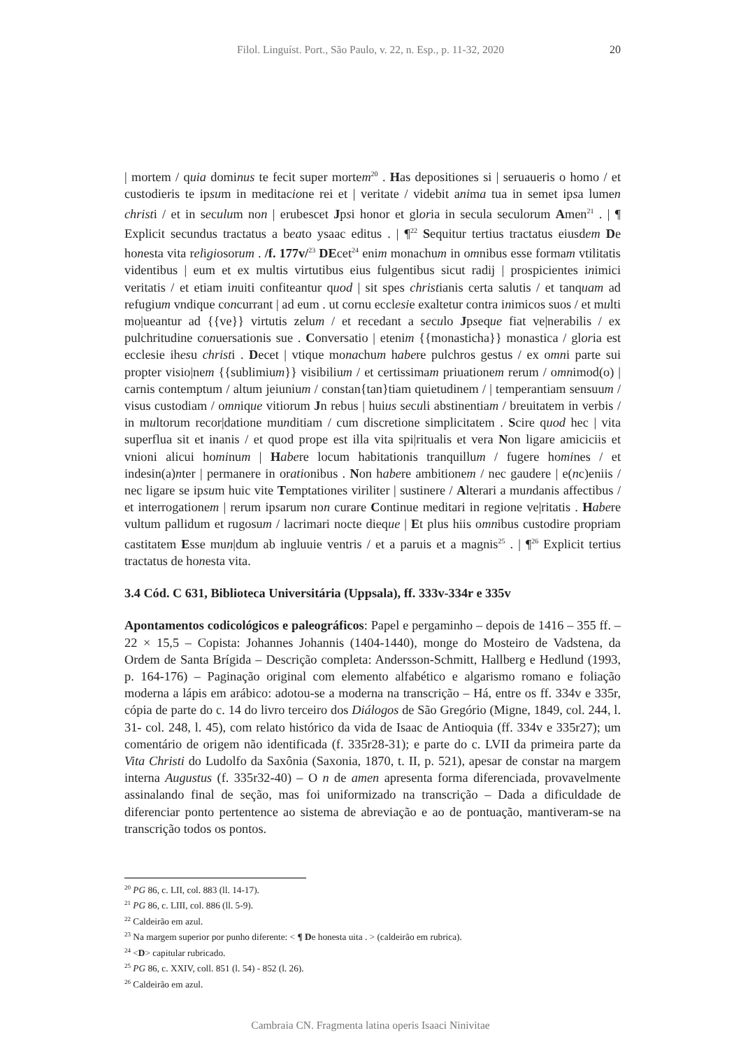Filol. Linguíst. Port., São Paulo, v. 22, n. Esp., p. 11-32, 2020 20
| mortem / quia dominus te fecit super mortem<sup>20</sup> . Has depositiones si | seruaueris o homo / et custodieris te ipsum in meditacione rei et | veritate / videbit anima tua in semet ipsa lumen christi / et in seculum non | erubescet Jpsi honor et gloria in secula seculorum Amen<sup>21</sup> . | ¶ Explicit secundus tractatus a beato ysaac editus . | ¶<sup>22</sup> Sequitur tertius tractatus eiusdem De honesta vita religiosorum . /f. 177v/<sup>23</sup> DEcet<sup>24</sup> enim monachum in omnibus esse formam vtilitatis videntibus | eum et ex multis virtutibus eius fulgentibus sicut radij | prospicientes inimici veritatis / et etiam inuiti confiteantur quod | sit spes christianis certa salutis / et tanquam ad refugium vndique concurrant | ad eum . ut cornu ecclesie exaltetur contra inimicos suos / et multi mo|ueantur ad {{ve}} virtutis zelum / et recedant a seculo Jpseque fiat ve|nerabilis / ex pulchritudine conuersationis sue . Conversatio | etenim {{monasticha}} monastica / gloria est ecclesie ihesu christi . Decet | vtique monachum habere pulchros gestus / ex omni parte sui propter visio|nem {{sublimium}} visibilium / et certissimam priuationem rerum / omnimod(o) | carnis contemptum / altum jeiunium / constan{tan}tiam quietudinem / | temperantiam sensuum / visus custodiam / omnique vitiorum Jn rebus | huius seculi abstinentiam / breuitatem in verbis / in multorum recor|datione munditiam / cum discretione simplicitatem . Scire quod hec | vita superflua sit et inanis / et quod prope est illa vita spi|ritualis et vera Non ligare amiciciis et vnioni alicui hominum | Habere locum habitationis tranquillum / fugere homines / et indesin(a)nter | permanere in orationibus . Non habere ambitionem / nec gaudere | e(nc)eniis / nec ligare se ipsum huic vite Temptationes viriliter | sustinere / Alterari a mundanis affectibus / et interrogationem | rerum ipsarum non curare Continue meditari in regione ve|ritatis . Habere vultum pallidum et rugosum / lacrimari nocte dieque | Et plus hiis omnibus custodire propriam castitatem Esse mun|dum ab ingluuie ventris / et a paruis et a magnis<sup>25</sup> . | ¶<sup>26</sup> Explicit tertius tractatus de honesta vita.
3.4 Cód. C 631, Biblioteca Universitária (Uppsala), ff. 333v-334r e 335v
Apontamentos codicológicos e paleográficos: Papel e pergaminho – depois de 1416 – 355 ff. – 22 × 15,5 – Copista: Johannes Johannis (1404-1440), monge do Mosteiro de Vadstena, da Ordem de Santa Brígida – Descrição completa: Andersson-Schmitt, Hallberg e Hedlund (1993, p. 164-176) – Paginação original com elemento alfabético e algarismo romano e foliação moderna a lápis em arábico: adotou-se a moderna na transcrição – Há, entre os ff. 334v e 335r, cópia de parte do c. 14 do livro terceiro dos Diálogos de São Gregório (Migne, 1849, col. 244, l. 31- col. 248, l. 45), com relato histórico da vida de Isaac de Antioquia (ff. 334v e 335r27); um comentário de origem não identificada (f. 335r28-31); e parte do c. LVII da primeira parte da Vita Christi do Ludolfo da Saxônia (Saxonia, 1870, t. II, p. 521), apesar de constar na margem interna Augustus (f. 335r32-40) – O n de amen apresenta forma diferenciada, provavelmente assinalando final de seção, mas foi uniformizado na transcrição – Dada a dificuldade de diferenciar ponto pertentence ao sistema de abreviação e ao de pontuação, mantiveram-se na transcrição todos os pontos.
<sup>20</sup> PG 86, c. LII, col. 883 (ll. 14-17).
<sup>21</sup> PG 86, c. LIII, col. 886 (ll. 5-9).
<sup>22</sup> Caldeirão em azul.
<sup>23</sup> Na margem superior por punho diferente: < ¶ De honesta uita . > (caldeirão em rubrica).
<sup>24</sup> <D> capitular rubricado.
<sup>25</sup> PG 86, c. XXIV, coll. 851 (l. 54) - 852 (l. 26).
<sup>26</sup> Caldeirão em azul.
Cambraia CN. Fragmenta latina operis Isaaci Ninivitae